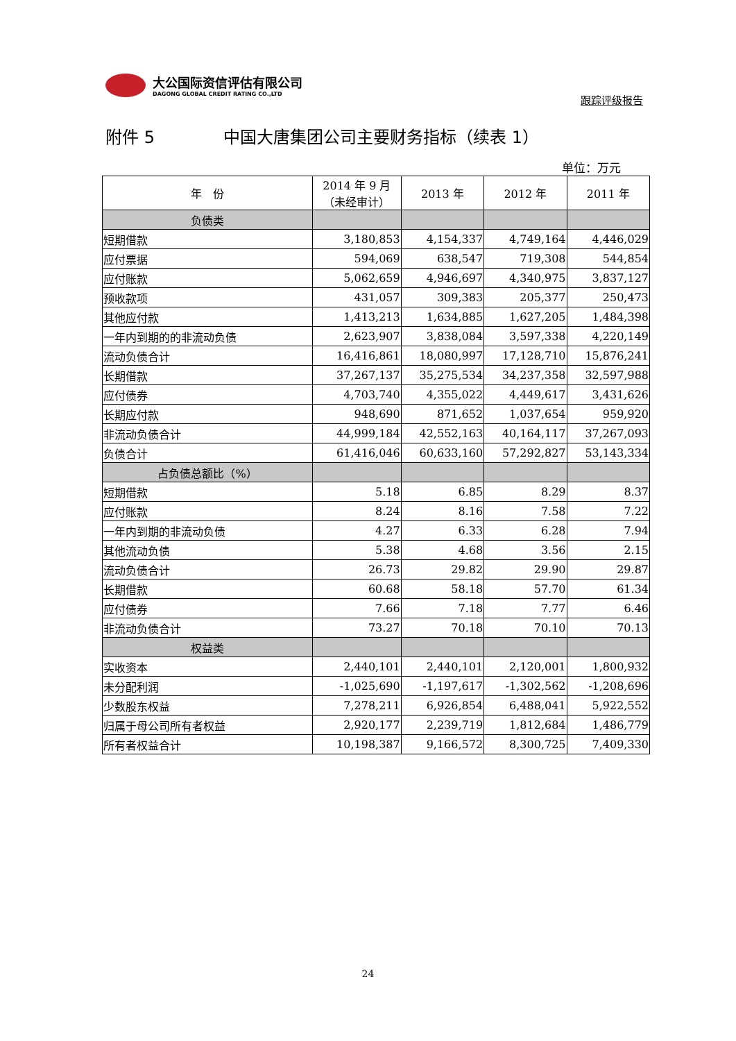大公国际资信评估有限公司
DAGONG GLOBAL CREDIT RATING CO.,LTD
跟踪评级报告
附件 5 中国大唐集团公司主要财务指标（续表 1）
单位：万元
| 年 份 | 2014 年 9 月 （未经审计） | 2013 年 | 2012 年 | 2011 年 |
| --- | --- | --- | --- | --- |
| 负债类 | | | | |
| 短期借款 | 3,180,853 | 4,154,337 | 4,749,164 | 4,446,029 |
| 应付票据 | 594,069 | 638,547 | 719,308 | 544,854 |
| 应付账款 | 5,062,659 | 4,946,697 | 4,340,975 | 3,837,127 |
| 预收款项 | 431,057 | 309,383 | 205,377 | 250,473 |
| 其他应付款 | 1,413,213 | 1,634,885 | 1,627,205 | 1,484,398 |
| 一年内到期的的非流动负债 | 2,623,907 | 3,838,084 | 3,597,338 | 4,220,149 |
| 流动负债合计 | 16,416,861 | 18,080,997 | 17,128,710 | 15,876,241 |
| 长期借款 | 37,267,137 | 35,275,534 | 34,237,358 | 32,597,988 |
| 应付债券 | 4,703,740 | 4,355,022 | 4,449,617 | 3,431,626 |
| 长期应付款 | 948,690 | 871,652 | 1,037,654 | 959,920 |
| 非流动负债合计 | 44,999,184 | 42,552,163 | 40,164,117 | 37,267,093 |
| 负债合计 | 61,416,046 | 60,633,160 | 57,292,827 | 53,143,334 |
| 占负债总额比（%） | | | | |
| 短期借款 | 5.18 | 6.85 | 8.29 | 8.37 |
| 应付账款 | 8.24 | 8.16 | 7.58 | 7.22 |
| 一年内到期的非流动负债 | 4.27 | 6.33 | 6.28 | 7.94 |
| 其他流动负债 | 5.38 | 4.68 | 3.56 | 2.15 |
| 流动负债合计 | 26.73 | 29.82 | 29.90 | 29.87 |
| 长期借款 | 60.68 | 58.18 | 57.70 | 61.34 |
| 应付债券 | 7.66 | 7.18 | 7.77 | 6.46 |
| 非流动负债合计 | 73.27 | 70.18 | 70.10 | 70.13 |
| 权益类 | | | | |
| 实收资本 | 2,440,101 | 2,440,101 | 2,120,001 | 1,800,932 |
| 未分配利润 | -1,025,690 | -1,197,617 | -1,302,562 | -1,208,696 |
| 少数股东权益 | 7,278,211 | 6,926,854 | 6,488,041 | 5,922,552 |
| 归属于母公司所有者权益 | 2,920,177 | 2,239,719 | 1,812,684 | 1,486,779 |
| 所有者权益合计 | 10,198,387 | 9,166,572 | 8,300,725 | 7,409,330 |
24